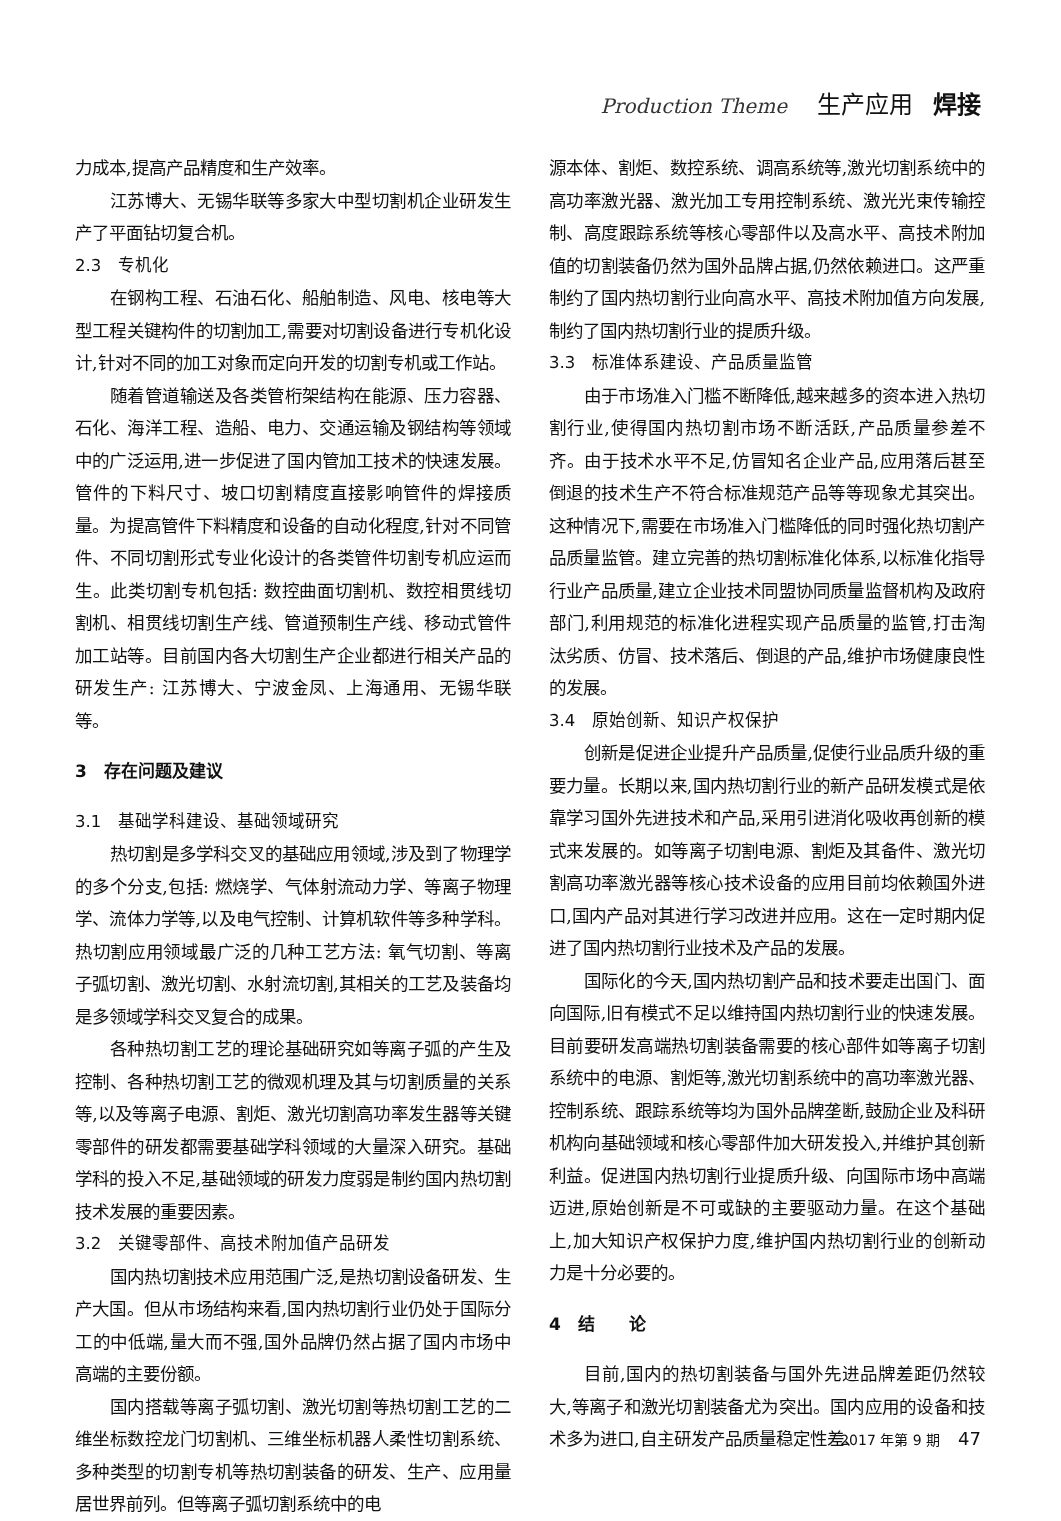Production Theme 生产应用 焊接
力成本,提高产品精度和生产效率。
江苏博大、无锡华联等多家大中型切割机企业研发生产了平面钻切复合机。
2.3　专机化
在钢构工程、石油石化、船舶制造、风电、核电等大型工程关键构件的切割加工,需要对切割设备进行专机化设计,针对不同的加工对象而定向开发的切割专机或工作站。
随着管道输送及各类管桁架结构在能源、压力容器、石化、海洋工程、造船、电力、交通运输及钢结构等领域中的广泛运用,进一步促进了国内管加工技术的快速发展。管件的下料尺寸、坡口切割精度直接影响管件的焊接质量。为提高管件下料精度和设备的自动化程度,针对不同管件、不同切割形式专业化设计的各类管件切割专机应运而生。此类切割专机包括: 数控曲面切割机、数控相贯线切割机、相贯线切割生产线、管道预制生产线、移动式管件加工站等。目前国内各大切割生产企业都进行相关产品的研发生产: 江苏博大、宁波金凤、上海通用、无锡华联等。
3　存在问题及建议
3.1　基础学科建设、基础领域研究
热切割是多学科交叉的基础应用领域,涉及到了物理学的多个分支,包括: 燃烧学、气体射流动力学、等离子物理学、流体力学等,以及电气控制、计算机软件等多种学科。热切割应用领域最广泛的几种工艺方法: 氧气切割、等离子弧切割、激光切割、水射流切割,其相关的工艺及装备均是多领域学科交叉复合的成果。
各种热切割工艺的理论基础研究如等离子弧的产生及控制、各种热切割工艺的微观机理及其与切割质量的关系等,以及等离子电源、割炬、激光切割高功率发生器等关键零部件的研发都需要基础学科领域的大量深入研究。基础学科的投入不足,基础领域的研发力度弱是制约国内热切割技术发展的重要因素。
3.2　关键零部件、高技术附加值产品研发
国内热切割技术应用范围广泛,是热切割设备研发、生产大国。但从市场结构来看,国内热切割行业仍处于国际分工的中低端,量大而不强,国外品牌仍然占据了国内市场中高端的主要份额。
国内搭载等离子弧切割、激光切割等热切割工艺的二维坐标数控龙门切割机、三维坐标机器人柔性切割系统、多种类型的切割专机等热切割装备的研发、生产、应用量居世界前列。但等离子弧切割系统中的电
源本体、割炬、数控系统、调高系统等,激光切割系统中的高功率激光器、激光加工专用控制系统、激光光束传输控制、高度跟踪系统等核心零部件以及高水平、高技术附加值的切割装备仍然为国外品牌占据,仍然依赖进口。这严重制约了国内热切割行业向高水平、高技术附加值方向发展,制约了国内热切割行业的提质升级。
3.3　标准体系建设、产品质量监管
由于市场准入门槛不断降低,越来越多的资本进入热切割行业,使得国内热切割市场不断活跃,产品质量参差不齐。由于技术水平不足,仿冒知名企业产品,应用落后甚至倒退的技术生产不符合标准规范产品等等现象尤其突出。这种情况下,需要在市场准入门槛降低的同时强化热切割产品质量监管。建立完善的热切割标准化体系,以标准化指导行业产品质量,建立企业技术同盟协同质量监督机构及政府部门,利用规范的标准化进程实现产品质量的监管,打击淘汰劣质、仿冒、技术落后、倒退的产品,维护市场健康良性的发展。
3.4　原始创新、知识产权保护
创新是促进企业提升产品质量,促使行业品质升级的重要力量。长期以来,国内热切割行业的新产品研发模式是依靠学习国外先进技术和产品,采用引进消化吸收再创新的模式来发展的。如等离子切割电源、割炬及其备件、激光切割高功率激光器等核心技术设备的应用目前均依赖国外进口,国内产品对其进行学习改进并应用。这在一定时期内促进了国内热切割行业技术及产品的发展。
国际化的今天,国内热切割产品和技术要走出国门、面向国际,旧有模式不足以维持国内热切割行业的快速发展。目前要研发高端热切割装备需要的核心部件如等离子切割系统中的电源、割炬等,激光切割系统中的高功率激光器、控制系统、跟踪系统等均为国外品牌垄断,鼓励企业及科研机构向基础领域和核心零部件加大研发投入,并维护其创新利益。促进国内热切割行业提质升级、向国际市场中高端迈进,原始创新是不可或缺的主要驱动力量。在这个基础上,加大知识产权保护力度,维护国内热切割行业的创新动力是十分必要的。
4　结　　论
目前,国内的热切割装备与国外先进品牌差距仍然较大,等离子和激光切割装备尤为突出。国内应用的设备和技术多为进口,自主研发产品质量稳定性差、
2017 年第 9 期 47